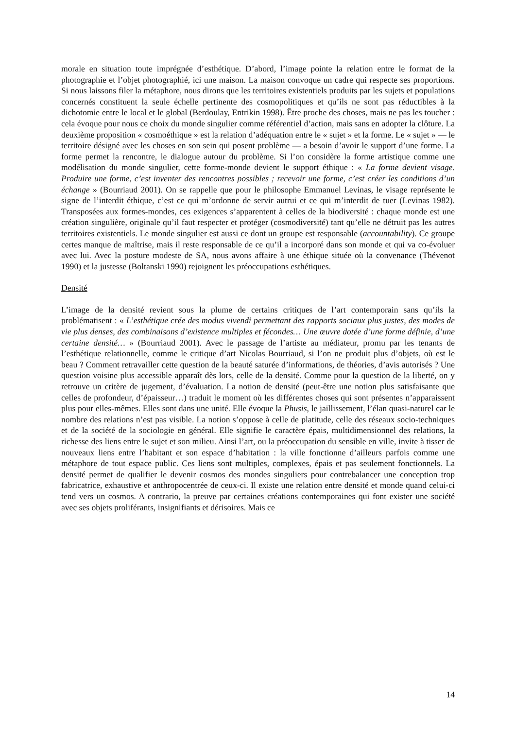morale en situation toute imprégnée d’esthétique. D’abord, l’image pointe la relation entre le format de la photographie et l’objet photographié, ici une maison. La maison convoque un cadre qui respecte ses proportions. Si nous laissons filer la métaphore, nous dirons que les territoires existentiels produits par les sujets et populations concernés constituent la seule échelle pertinente des cosmopolitiques et qu’ils ne sont pas réductibles à la dichotomie entre le local et le global (Berdoulay, Entrikin 1998). Être proche des choses, mais ne pas les toucher : cela évoque pour nous ce choix du monde singulier comme référentiel d’action, mais sans en adopter la clôture. La deuxième proposition « cosmoéthique » est la relation d’adéquation entre le « sujet » et la forme. Le « sujet » — le territoire désigné avec les choses en son sein qui posent problème — a besoin d’avoir le support d’une forme. La forme permet la rencontre, le dialogue autour du problème. Si l’on considère la forme artistique comme une modélisation du monde singulier, cette forme-monde devient le support éthique : « La forme devient visage. Produire une forme, c’est inventer des rencontres possibles ; recevoir une forme, c’est créer les conditions d’un échange » (Bourriaud 2001). On se rappelle que pour le philosophe Emmanuel Levinas, le visage représente le signe de l’interdit éthique, c’est ce qui m’ordonne de servir autrui et ce qui m’interdit de tuer (Levinas 1982). Transposées aux formes-mondes, ces exigences s’apparentent à celles de la biodiversité : chaque monde est une création singulière, originale qu’il faut respecter et protéger (cosmodiversité) tant qu’elle ne détruit pas les autres territoires existentiels. Le monde singulier est aussi ce dont un groupe est responsable (accountability). Ce groupe certes manque de maîtrise, mais il reste responsable de ce qu’il a incorporé dans son monde et qui va co-évoluer avec lui. Avec la posture modeste de SA, nous avons affaire à une éthique située où la convenance (Thévenot 1990) et la justesse (Boltanski 1990) rejoignent les préoccupations esthétiques.
Densité
L’image de la densité revient sous la plume de certains critiques de l’art contemporain sans qu’ils la problématisent : « L’esthétique crée des modus vivendi permettant des rapports sociaux plus justes, des modes de vie plus denses, des combinaisons d’existence multiples et fécondes… Une œuvre dotée d’une forme définie, d’une certaine densité… » (Bourriaud 2001). Avec le passage de l’artiste au médiateur, promu par les tenants de l’esthétique relationnelle, comme le critique d’art Nicolas Bourriaud, si l’on ne produit plus d’objets, où est le beau ? Comment retravailler cette question de la beauté saturée d’informations, de théories, d’avis autorisés ? Une question voisine plus accessible apparaît dès lors, celle de la densité. Comme pour la question de la liberté, on y retrouve un critère de jugement, d’évaluation. La notion de densité (peut-être une notion plus satisfaisante que celles de profondeur, d’épaisseur…) traduit le moment où les différentes choses qui sont présentes n’apparaissent plus pour elles-mêmes. Elles sont dans une unité. Elle évoque la Phusis, le jaillissement, l’élan quasi-naturel car le nombre des relations n’est pas visible. La notion s’oppose à celle de platitude, celle des réseaux socio-techniques et de la société de la sociologie en général. Elle signifie le caractère épais, multidimensionnel des relations, la richesse des liens entre le sujet et son milieu. Ainsi l’art, ou la préoccupation du sensible en ville, invite à tisser de nouveaux liens entre l’habitant et son espace d’habitation : la ville fonctionne d’ailleurs parfois comme une métaphore de tout espace public. Ces liens sont multiples, complexes, épais et pas seulement fonctionnels. La densité permet de qualifier le devenir cosmos des mondes singuliers pour contrebalancer une conception trop fabricatrice, exhaustive et anthropocentrée de ceux-ci. Il existe une relation entre densité et monde quand celui-ci tend vers un cosmos. A contrario, la preuve par certaines créations contemporaines qui font exister une société avec ses objets proliférants, insignifiants et dérisoires. Mais ce
14